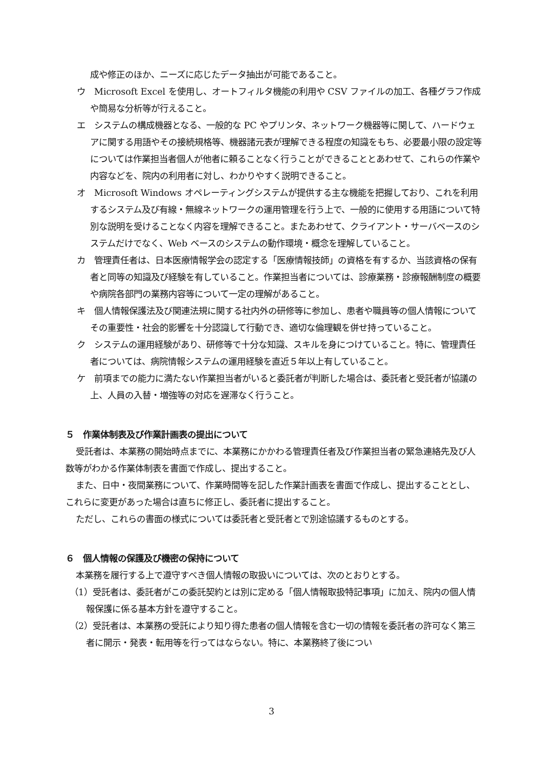成や修正のほか、ニーズに応じたデータ抽出が可能であること。
ウ　Microsoft Excel を使用し、オートフィルタ機能の利用や CSV ファイルの加工、各種グラフ作成や簡易な分析等が行えること。
エ　システムの構成機器となる、一般的な PC やプリンタ、ネットワーク機器等に関して、ハードウェアに関する用語やその接続規格等、機器諸元表が理解できる程度の知識をもち、必要最小限の設定等については作業担当者個人が他者に頼ることなく行うことができることとあわせて、これらの作業や内容などを、院内の利用者に対し、わかりやすく説明できること。
オ　Microsoft Windows オペレーティングシステムが提供する主な機能を把握しており、これを利用するシステム及び有線・無線ネットワークの運用管理を行う上で、一般的に使用する用語について特別な説明を受けることなく内容を理解できること。またあわせて、クライアント・サーバベースのシステムだけでなく、Web ベースのシステムの動作環境・概念を理解していること。
カ　管理責任者は、日本医療情報学会の認定する「医療情報技師」の資格を有するか、当該資格の保有者と同等の知識及び経験を有していること。作業担当者については、診療業務・診療報酬制度の概要や病院各部門の業務内容等について一定の理解があること。
キ　個人情報保護法及び関連法規に関する社内外の研修等に参加し、患者や職員等の個人情報についてその重要性・社会的影響を十分認識して行動でき、適切な倫理観を併せ持っていること。
ク　システムの運用経験があり、研修等で十分な知識、スキルを身につけていること。特に、管理責任者については、病院情報システムの運用経験を直近５年以上有していること。
ケ　前項までの能力に満たない作業担当者がいると委託者が判断した場合は、委託者と受託者が協議の上、人員の入替・増強等の対応を遅滞なく行うこと。
５　作業体制表及び作業計画表の提出について
受託者は、本業務の開始時点までに、本業務にかかわる管理責任者及び作業担当者の緊急連絡先及び人数等がわかる作業体制表を書面で作成し、提出すること。
また、日中・夜間業務について、作業時間等を記した作業計画表を書面で作成し、提出することとし、これらに変更があった場合は直ちに修正し、委託者に提出すること。
ただし、これらの書面の様式については委託者と受託者とで別途協議するものとする。
６　個人情報の保護及び機密の保持について
本業務を履行する上で遵守すべき個人情報の取扱いについては、次のとおりとする。
（1）受託者は、委託者がこの委託契約とは別に定める「個人情報取扱特記事項」に加え、院内の個人情報保護に係る基本方針を遵守すること。
（2）受託者は、本業務の受託により知り得た患者の個人情報を含む一切の情報を委託者の許可なく第三者に開示・発表・転用等を行ってはならない。特に、本業務終了後につい
3